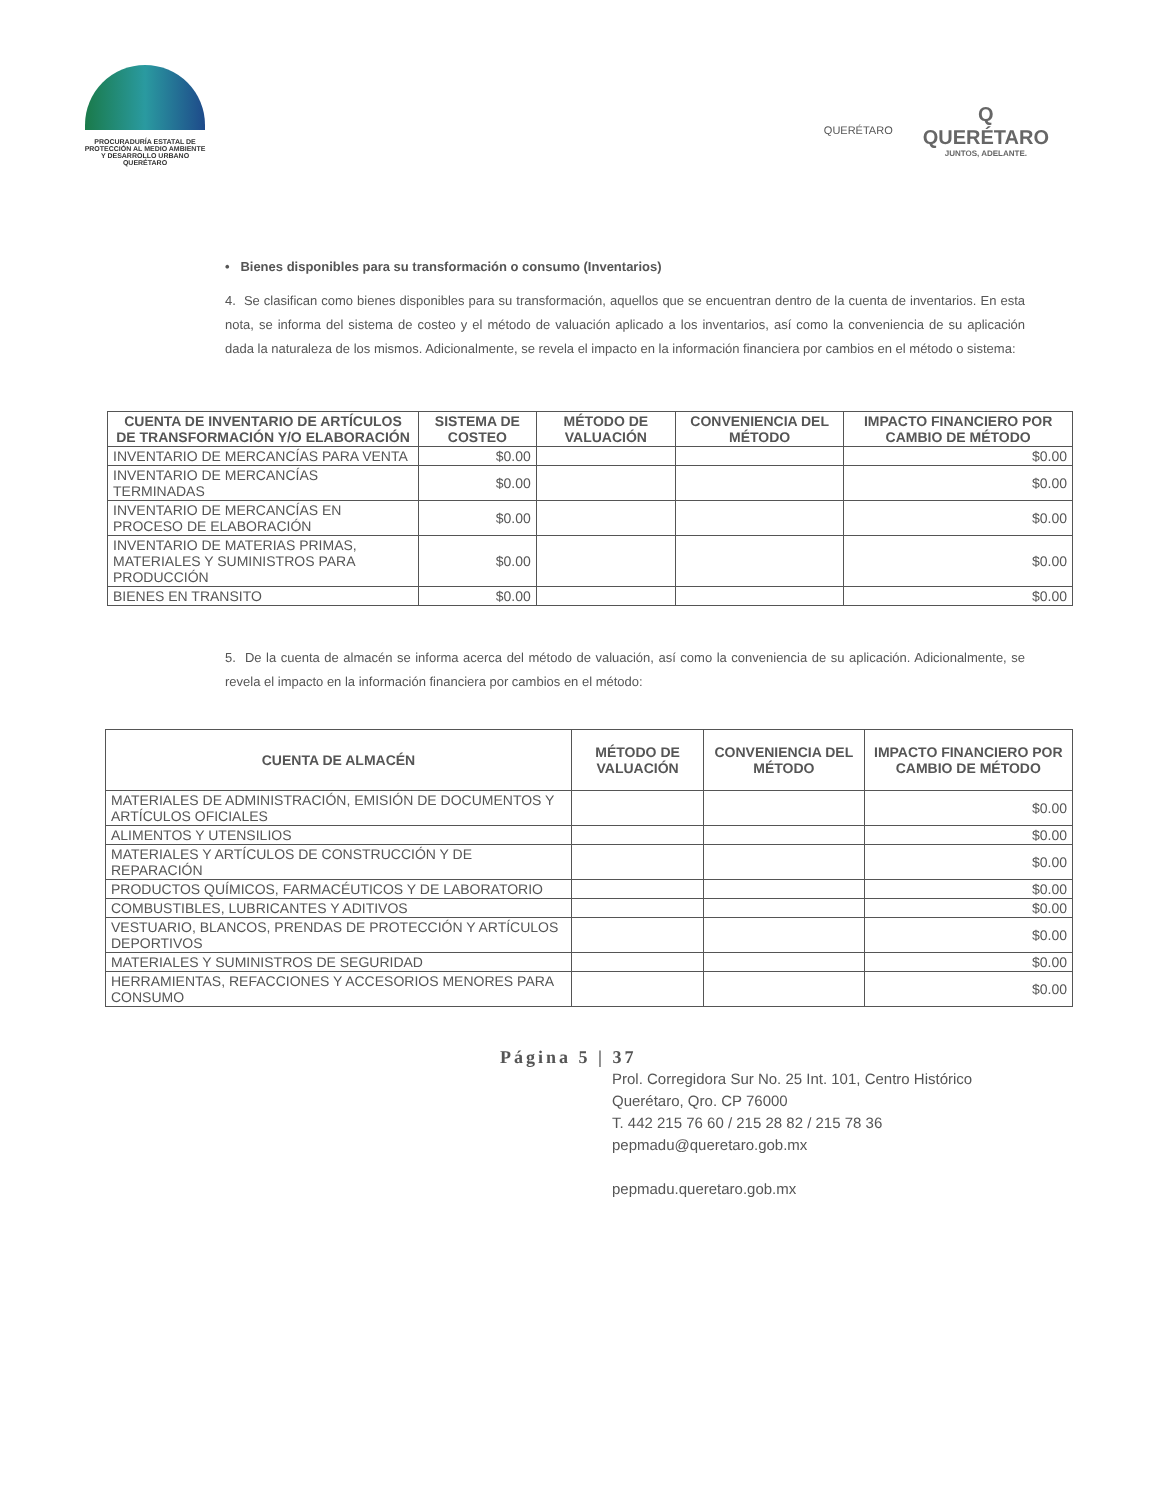PROCURADURÍA ESTATAL DE
PROTECCIÓN AL MEDIO AMBIENTE
Y DESARROLLO URBANO
QUERÉTARO
QUERÉTARO
Q
QUERÉTARO
JUNTOS, ADELANTE.
• Bienes disponibles para su transformación o consumo (Inventarios)
4. Se clasifican como bienes disponibles para su transformación, aquellos que se encuentran dentro de la cuenta de inventarios. En esta nota, se informa del sistema de costeo y el método de valuación aplicado a los inventarios, así como la conveniencia de su aplicación dada la naturaleza de los mismos. Adicionalmente, se revela el impacto en la información financiera por cambios en el método o sistema:
| CUENTA DE INVENTARIO DE ARTÍCULOS DE TRANSFORMACIÓN Y/O ELABORACIÓN | SISTEMA DE COSTEO | MÉTODO DE VALUACIÓN | CONVENIENCIA DEL MÉTODO | IMPACTO FINANCIERO POR CAMBIO DE MÉTODO |
| --- | --- | --- | --- | --- |
| INVENTARIO DE MERCANCÍAS PARA VENTA | $0.00 | | | $0.00 |
| INVENTARIO DE MERCANCÍAS TERMINADAS | $0.00 | | | $0.00 |
| INVENTARIO DE MERCANCÍAS EN PROCESO DE ELABORACIÓN | $0.00 | | | $0.00 |
| INVENTARIO DE MATERIAS PRIMAS, MATERIALES Y SUMINISTROS PARA PRODUCCIÓN | $0.00 | | | $0.00 |
| BIENES EN TRANSITO | $0.00 | | | $0.00 |
5. De la cuenta de almacén se informa acerca del método de valuación, así como la conveniencia de su aplicación. Adicionalmente, se revela el impacto en la información financiera por cambios en el método:
| CUENTA DE ALMACÉN | MÉTODO DE VALUACIÓN | CONVENIENCIA DEL MÉTODO | IMPACTO FINANCIERO POR CAMBIO DE MÉTODO |
| --- | --- | --- | --- |
| MATERIALES DE ADMINISTRACIÓN, EMISIÓN DE DOCUMENTOS Y ARTÍCULOS OFICIALES | | | $0.00 |
| ALIMENTOS Y UTENSILIOS | | | $0.00 |
| MATERIALES Y ARTÍCULOS DE CONSTRUCCIÓN Y DE REPARACIÓN | | | $0.00 |
| PRODUCTOS QUÍMICOS, FARMACÉUTICOS Y DE LABORATORIO | | | $0.00 |
| COMBUSTIBLES, LUBRICANTES Y ADITIVOS | | | $0.00 |
| VESTUARIO, BLANCOS, PRENDAS DE PROTECCIÓN Y ARTÍCULOS DEPORTIVOS | | | $0.00 |
| MATERIALES Y SUMINISTROS DE SEGURIDAD | | | $0.00 |
| HERRAMIENTAS, REFACCIONES Y ACCESORIOS MENORES PARA CONSUMO | | | $0.00 |
Página 5 | 37
Prol. Corregidora Sur No. 25 Int. 101, Centro Histórico
Querétaro, Qro. CP 76000
T. 442 215 76 60 / 215 28 82 / 215 78 36
pepmadu@queretaro.gob.mx
pepmadu.queretaro.gob.mx